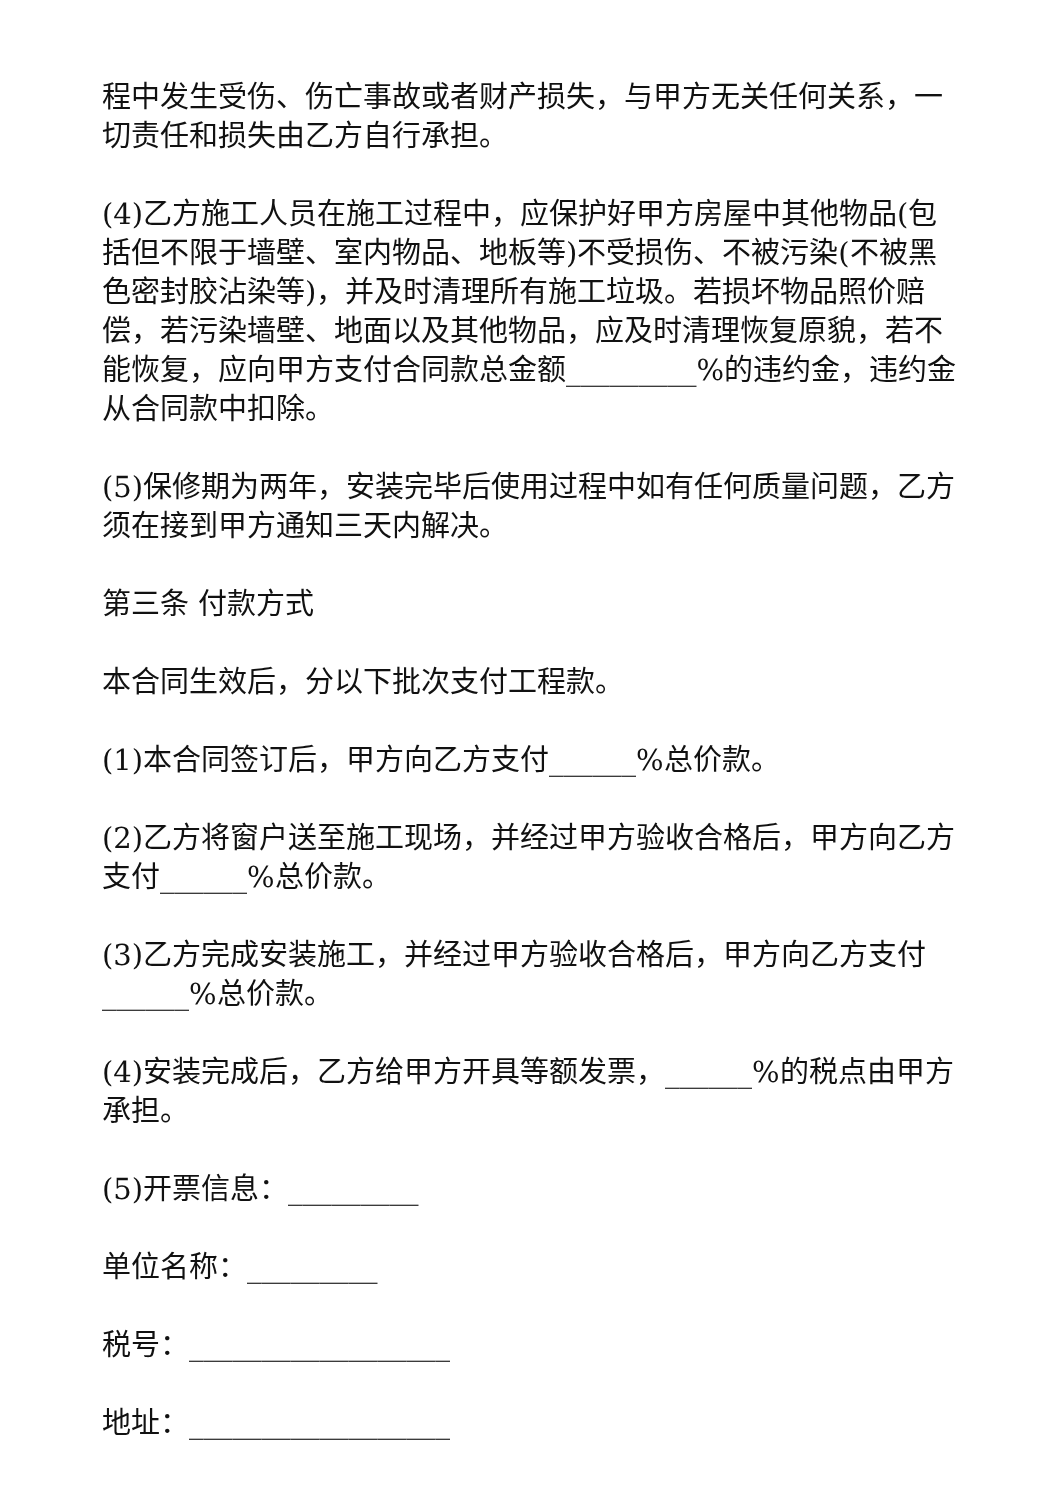程中发生受伤、伤亡事故或者财产损失，与甲方无关任何关系，一切责任和损失由乙方自行承担。
(4)乙方施工人员在施工过程中，应保护好甲方房屋中其他物品(包括但不限于墙壁、室内物品、地板等)不受损伤、不被污染(不被黑色密封胶沾染等)，并及时清理所有施工垃圾。若损坏物品照价赔偿，若污染墙壁、地面以及其他物品，应及时清理恢复原貌，若不能恢复，应向甲方支付合同款总金额_________%的违约金，违约金从合同款中扣除。
(5)保修期为两年，安装完毕后使用过程中如有任何质量问题，乙方须在接到甲方通知三天内解决。
第三条 付款方式
本合同生效后，分以下批次支付工程款。
(1)本合同签订后，甲方向乙方支付______%总价款。
(2)乙方将窗户送至施工现场，并经过甲方验收合格后，甲方向乙方支付______%总价款。
(3)乙方完成安装施工，并经过甲方验收合格后，甲方向乙方支付______%总价款。
(4)安装完成后，乙方给甲方开具等额发票，______%的税点由甲方承担。
(5)开票信息：_________
单位名称：_________
税号：__________________
地址：__________________